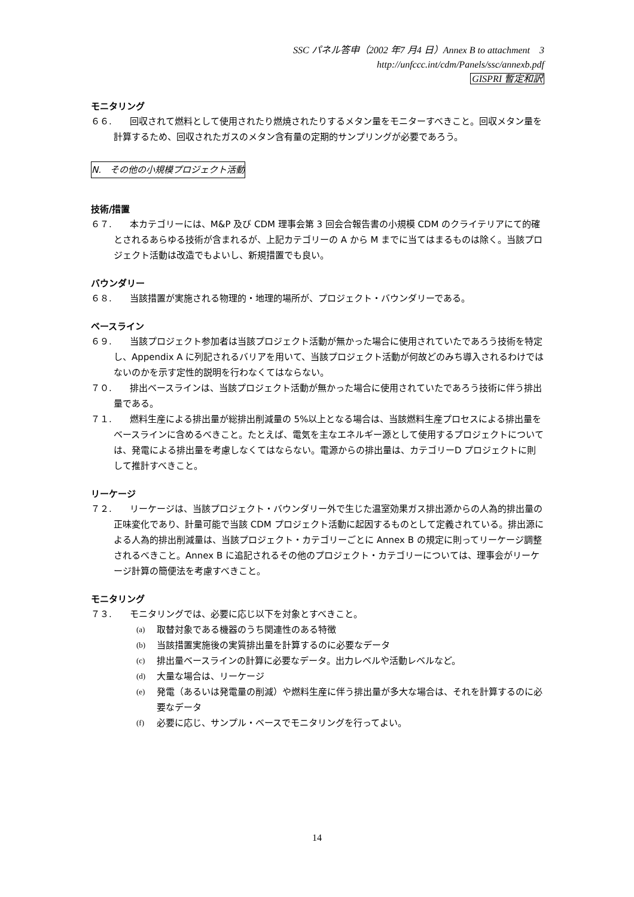SSC パネル答申（2002 年7 月4 日）Annex B to attachment　3
http://unfccc.int/cdm/Panels/ssc/annexb.pdf
GISPRI 暫定和訳
モニタリング
６６.　　回収されて燃料として使用されたり燃焼されたりするメタン量をモニターすべきこと。回収メタン量を計算するため、回収されたガスのメタン含有量の定期的サンプリングが必要であろう。
N.　その他の小規模プロジェクト活動
技術/措置
６７.　　本カテゴリーには、M&P 及び CDM 理事会第 3 回会合報告書の小規模 CDM のクライテリアにて的確とされるあらゆる技術が含まれるが、上記カテゴリーの A から M までに当てはまるものは除く。当該プロジェクト活動は改造でもよいし、新規措置でも良い。
バウンダリー
６８.　　当該措置が実施される物理的・地理的場所が、プロジェクト・バウンダリーである。
ベースライン
６９.　　当該プロジェクト参加者は当該プロジェクト活動が無かった場合に使用されていたであろう技術を特定し、Appendix A に列記されるバリアを用いて、当該プロジェクト活動が何故どのみち導入されるわけではないのかを示す定性的説明を行わなくてはならない。
７０.　　排出ベースラインは、当該プロジェクト活動が無かった場合に使用されていたであろう技術に伴う排出量である。
７１.　　燃料生産による排出量が総排出削減量の 5%以上となる場合は、当該燃料生産プロセスによる排出量をベースラインに含めるべきこと。たとえば、電気を主なエネルギー源として使用するプロジェクトについては、発電による排出量を考慮しなくてはならない。電源からの排出量は、カテゴリーD プロジェクトに則して推計すべきこと。
リーケージ
７２.　　リーケージは、当該プロジェクト・バウンダリー外で生じた温室効果ガス排出源からの人為的排出量の正味変化であり、計量可能で当該 CDM プロジェクト活動に起因するものとして定義されている。排出源による人為的排出削減量は、当該プロジェクト・カテゴリーごとに Annex B の規定に則ってリーケージ調整されるべきこと。Annex B に追記されるその他のプロジェクト・カテゴリーについては、理事会がリーケージ計算の簡便法を考慮すべきこと。
モニタリング
７３.　　モニタリングでは、必要に応じ以下を対象とすべきこと。
(a) 取替対象である機器のうち関連性のある特徴
(b) 当該措置実施後の実質排出量を計算するのに必要なデータ
(c) 排出量ベースラインの計算に必要なデータ。出力レベルや活動レベルなど。
(d) 大量な場合は、リーケージ
(e) 発電（あるいは発電量の削減）や燃料生産に伴う排出量が多大な場合は、それを計算するのに必要なデータ
(f) 必要に応じ、サンプル・ベースでモニタリングを行ってよい。
14